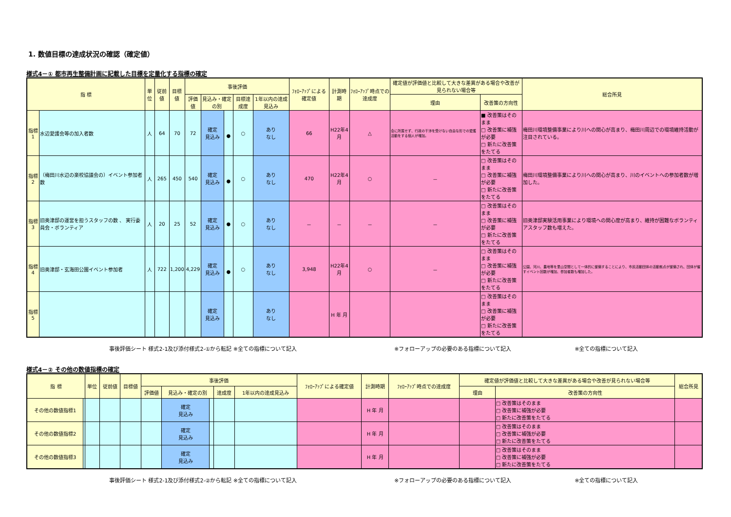1. 数値目標の達成状況の確認（確定値）
様式4－① 都市再生整備計画に記載した目標を定量化する指標の確定
| 指 標 | | 単位 | 従前値 | 目標値 | 事後評価 | | | | | ﾌｫﾛｰｱｯﾌﾟによる確定値 | 計測時期 | ﾌｫﾛｰｱｯﾌﾟ時点での達成度 | 確定値が評価値と比較して大きな差異がある場合や改善が見られない場合等 | | 総合所見 |
| --- | --- | --- | --- | --- | --- | --- | --- | --- | --- | --- | --- | --- | --- | --- | --- |
| | | | | | 評価値 | 見込み・確定の別 | | 目標達成度 | 1年以内の達成見込み | | | | 理由 | 改善策の方向性 | |
| 指標1 | 水辺愛護会等の加入者数 | 人 | 64 | 70 | 72 | 確定 見込み | ● | ○ | あり なし | 66 | H22年4月 | △ | 会に所属せず、行政の干渉を受けない自由な形での愛護活動をする個人が増加。 | ■ 改善策はそのまま □ 改善策に補強が必要 □ 新たに改善策をたてる | 梅田川環境整備事業により川への関心が高まり、梅田川周辺での環境維持活動が注目されている。 |
| 指標2 | （梅田川水辺の楽校協議会の）イベント参加者数 | 人 | 265 | 450 | 540 | 確定 見込み | ● | ○ | あり なし | 470 | H22年4月 | ○ | － | □ 改善策はそのまま □ 改善策に補強が必要 □ 新たに改善策をたてる | 梅田川環境整備事業により川への関心が高まり、川のイベントへの参加者数が増加した。 |
| 指標3 | 旧奥津邸の運営を担うスタッフの数 、 実行委員会・ボランティア | 人 | 20 | 25 | 52 | 確定 見込み | ● | ○ | あり なし | － | － | － | － | □ 改善策はそのまま □ 改善策に補強が必要 □ 新たに改善策をたてる | 旧奥津邸実験活用事業により環境への関心度が高まり、維持が困難なボランティアスタッフ数も増えた。 |
| 指標4 | 旧奥津邸・玄海田公園イベント参加者 | 人 | 722 | 1,200 | 4,229 | 確定 見込み | ● | ○ | あり なし | 3,948 | H22年4月 | ○ | － | □ 改善策はそのまま □ 改善策に補強が必要 □ 新たに改善策をたてる | 公園、河川、農地等を里山空間として一体的に整備することにより、市民活動団体の活動拠点が整備され、団体が催すイベント回数が増加、参加者数も増加した。 |
| 指標5 | | | | | | 確定 見込み | | | あり なし | | H 年 月 | | | □ 改善策はそのまま □ 改善策に補強が必要 □ 新たに改善策をたてる | |
事後評価シート 様式2-1及び添付様式2-①から転記 ※全ての指標について記入 ※フォローアップの必要のある指標について記入 ※全ての指標について記入
様式4－② その他の数値指標の確定
| 指 標 | | 単位 | 従前値 | 目標値 | 事後評価 | | | | | ﾌｫﾛｰｱｯﾌﾟによる確定値 | 計測時期 | ﾌｫﾛｰｱｯﾌﾟ時点での達成度 | 確定値が評価値と比較して大きな差異がある場合や改善が見られない場合等 | | 総合所見 |
| --- | --- | --- | --- | --- | --- | --- | --- | --- | --- | --- | --- | --- | --- | --- | --- |
| | | | | | 評価値 | 見込み・確定の別 | | 達成度 | 1年以内の達成見込み | | | | 理由 | 改善策の方向性 | |
| その他の数値指標1 | | | | | | 確定 見込み | | | | | H 年 月 | | | □ 改善策はそのまま □ 改善策に補強が必要 □ 新たに改善策をたてる | |
| その他の数値指標2 | | | | | | 確定 見込み | | | | | H 年 月 | | | □ 改善策はそのまま □ 改善策に補強が必要 □ 新たに改善策をたてる | |
| その他の数値指標3 | | | | | | 確定 見込み | | | | | H 年 月 | | | □ 改善策はそのまま □ 改善策に補強が必要 □ 新たに改善策をたてる | |
事後評価シート 様式2-1及び添付様式2-②から転記 ※全ての指標について記入 ※フォローアップの必要のある指標について記入 ※全ての指標について記入